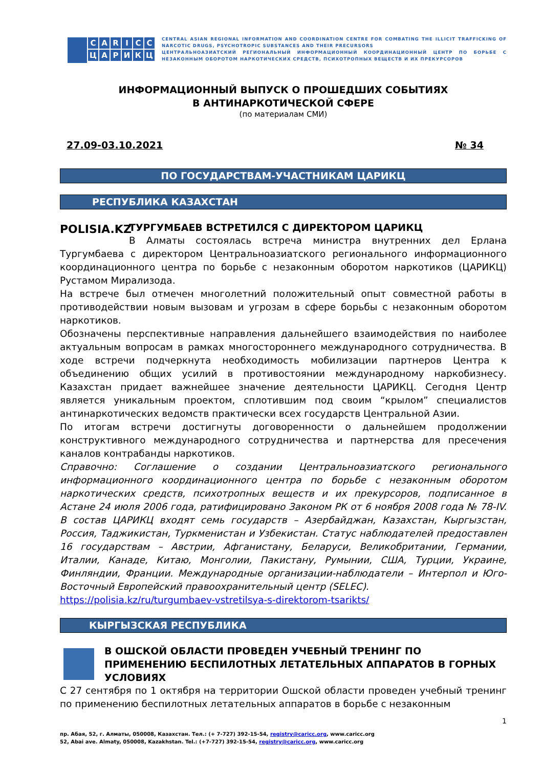CARICCЦАРИКЦ
CENTRAL ASIAN REGIONAL INFORMATION AND COORDINATION CENTRE FOR COMBATING THE ILLICIT TRAFFICKING OF NARCOTIC DRUGS, PSYCHOTROPIC SUBSTANCES AND THEIR PRECURSORS
ЦЕНТРАЛЬНОАЗИАТСКИЙ РЕГИОНАЛЬНЫЙ ИНФОРМАЦИОННЫЙ КООРДИНАЦИОННЫЙ ЦЕНТР ПО БОРЬБЕ С НЕЗАКОННЫМ ОБОРОТОМ НАРКОТИЧЕСКИХ СРЕДСТВ, ПСИХОТРОПНЫХ ВЕЩЕСТВ И ИХ ПРЕКУРСОРОВ
ИНФОРМАЦИОННЫЙ ВЫПУСК О ПРОШЕДШИХ СОБЫТИЯХ
В АНТИНАРКОТИЧЕСКОЙ СФЕРЕ
(по материалам СМИ)
27.09-03.10.2021 № 34
ПО ГОСУДАРСТВАМ-УЧАСТНИКАМ ЦАРИКЦ
РЕСПУБЛИКА КАЗАХСТАН
POLISIA.KZ
ТУРГУМБАЕВ ВСТРЕТИЛСЯ С ДИРЕКТОРОМ ЦАРИКЦ
В Алматы состоялась встреча министра внутренних дел Ерлана Тургумбаева с директором Центральноазиатского регионального информационного координационного центра по борьбе с незаконным оборотом наркотиков (ЦАРИКЦ) Рустамом Мирализода.
На встрече был отмечен многолетний положительный опыт совместной работы в противодействии новым вызовам и угрозам в сфере борьбы с незаконным оборотом наркотиков.
Обозначены перспективные направления дальнейшего взаимодействия по наиболее актуальным вопросам в рамках многостороннего международного сотрудничества. В ходе встречи подчеркнута необходимость мобилизации партнеров Центра к объединению общих усилий в противостоянии международному наркобизнесу. Казахстан придает важнейшее значение деятельности ЦАРИКЦ. Сегодня Центр является уникальным проектом, сплотившим под своим “крылом” специалистов антинаркотических ведомств практически всех государств Центральной Азии.
По итогам встречи достигнуты договоренности о дальнейшем продолжении конструктивного международного сотрудничества и партнерства для пресечения каналов контрабанды наркотиков.
Справочно: Соглашение о создании Центральноазиатского регионального информационного координационного центра по борьбе с незаконным оборотом наркотических средств, психотропных веществ и их прекурсоров, подписанное в Астане 24 июля 2006 года, ратифицировано Законом РК от 6 ноября 2008 года № 78-IV. В состав ЦАРИКЦ входят семь государств – Азербайджан, Казахстан, Кыргызстан, Россия, Таджикистан, Туркменистан и Узбекистан. Статус наблюдателей предоставлен 16 государствам – Австрии, Афганистану, Беларуси, Великобритании, Германии, Италии, Канаде, Китаю, Монголии, Пакистану, Румынии, США, Турции, Украине, Финляндии, Франции. Международные организации-наблюдатели – Интерпол и Юго-Восточный Европейский правоохранительный центр (SELEC).
https://polisia.kz/ru/turgumbaev-vstretilsya-s-direktorom-tsarikts/
КЫРГЫЗСКАЯ РЕСПУБЛИКА
В ОШСКОЙ ОБЛАСТИ ПРОВЕДЕН УЧЕБНЫЙ ТРЕНИНГ ПО ПРИМЕНЕНИЮ БЕСПИЛОТНЫХ ЛЕТАТЕЛЬНЫХ АППАРАТОВ В ГОРНЫХ УСЛОВИЯХ
С 27 сентября по 1 октября на территории Ошской области проведен учебный тренинг по применению беспилотных летательных аппаратов в борьбе с незаконным
1
пр. Абая, 52, г. Алматы, 050008, Казахстан. Тел.: (+ 7-727) 392-15-54, registry@caricc.org, www.caricc.org
52, Abai ave. Almaty, 050008, Kazakhstan. Tel.: (+7-727) 392-15-54, registry@caricc.org, www.caricc.org